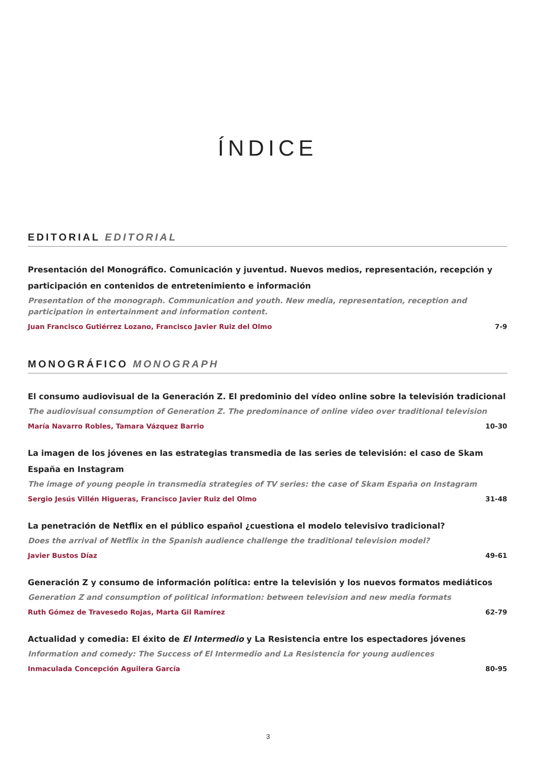ÍNDICE
EDITORIAL EDITORIAL
Presentación del Monográfico. Comunicación y juventud. Nuevos medios, representación, recepción y participación en contenidos de entretenimiento e información
Presentation of the monograph. Communication and youth. New media, representation, reception and participation in entertainment and information content.
Juan Francisco Gutiérrez Lozano, Francisco Javier Ruiz del Olmo 7-9
MONOGRÁFICO MONOGRAPH
El consumo audiovisual de la Generación Z. El predominio del vídeo online sobre la televisión tradicional
The audiovisual consumption of Generation Z. The predominance of online video over traditional television
María Navarro Robles, Tamara Vázquez Barrio 10-30
La imagen de los jóvenes en las estrategias transmedia de las series de televisión: el caso de Skam España en Instagram
The image of young people in transmedia strategies of TV series: the case of Skam España on Instagram
Sergio Jesús Villén Higueras, Francisco Javier Ruiz del Olmo 31-48
La penetración de Netflix en el público español ¿cuestiona el modelo televisivo tradicional?
Does the arrival of Netflix in the Spanish audience challenge the traditional television model?
Javier Bustos Díaz 49-61
Generación Z y consumo de información política: entre la televisión y los nuevos formatos mediáticos
Generation Z and consumption of political information: between television and new media formats
Ruth Gómez de Travesedo Rojas, Marta Gil Ramírez 62-79
Actualidad y comedia: El éxito de El Intermedio y La Resistencia entre los espectadores jóvenes
Information and comedy: The Success of El Intermedio and La Resistencia for young audiences
Inmaculada Concepción Aguilera García 80-95
3